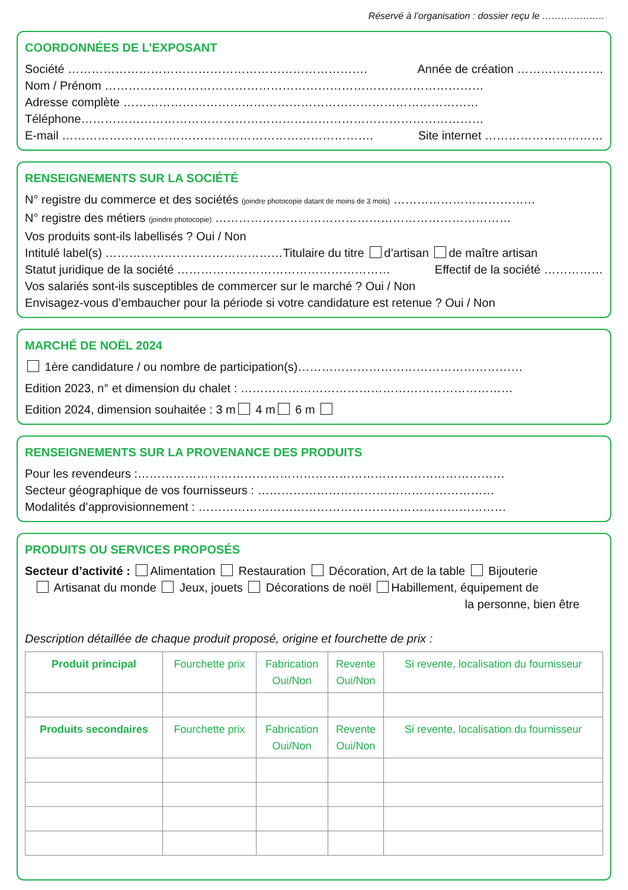Réservé à l’organisation : dossier reçu le ………………..
COORDONNÉES DE L’EXPOSANT
Société …………………………………………………………………. Année de création ………………….
Nom / Prénom ……………………………………………………………………………………
Adresse complète ………………………………………………………………………………
Téléphone…………………………………………………………………………………………
E-mail ……………………………………………………………………. Site internet …………………………
RENSEIGNEMENTS SUR LA SOCIÉTÉ
N° registre du commerce et des sociétés (joindre photocopie datant de moins de 3 mois) ………………………………
N° registre des métiers (joindre photocopie) …………………………………………………………………
Vos produits sont-ils labellisés ? Oui / Non
Intitulé label(s) ………………………………………Titulaire du titre d’artisan de maître artisan
Statut juridique de la société ……………………………………………… Effectif de la société ……………
Vos salariés sont-ils susceptibles de commercer sur le marché ? Oui / Non
Envisagez-vous d’embaucher pour la période si votre candidature est retenue ? Oui / Non
MARCHÉ DE NOËL 2024
1ère candidature / ou nombre de participation(s)…………………………………………………
Edition 2023, n° et dimension du chalet : ……………………………………………………………
Edition 2024, dimension souhaitée : 3 m 4 m 6 m
RENSEIGNEMENTS SUR LA PROVENANCE DES PRODUITS
Pour les revendeurs :…………………………………………………………………………………
Secteur géographique de vos fournisseurs : ……………………………………………………
Modalités d’approvisionnement : ……………………………………………………………………
PRODUITS OU SERVICES PROPOSÉS
Secteur d’activité : Alimentation Restauration Décoration, Art de la table Bijouterie
Artisanat du monde Jeux, jouets Décorations de noël Habillement, équipement de
la personne, bien être
Description détaillée de chaque produit proposé, origine et fourchette de prix :
| Produit principal | Fourchette prix | Fabrication Oui/Non | Revente Oui/Non | Si revente, localisation du fournisseur |
| --- | --- | --- | --- | --- |
| Produits secondaires | Fourchette prix | Fabrication Oui/Non | Revente Oui/Non | Si revente, localisation du fournisseur |